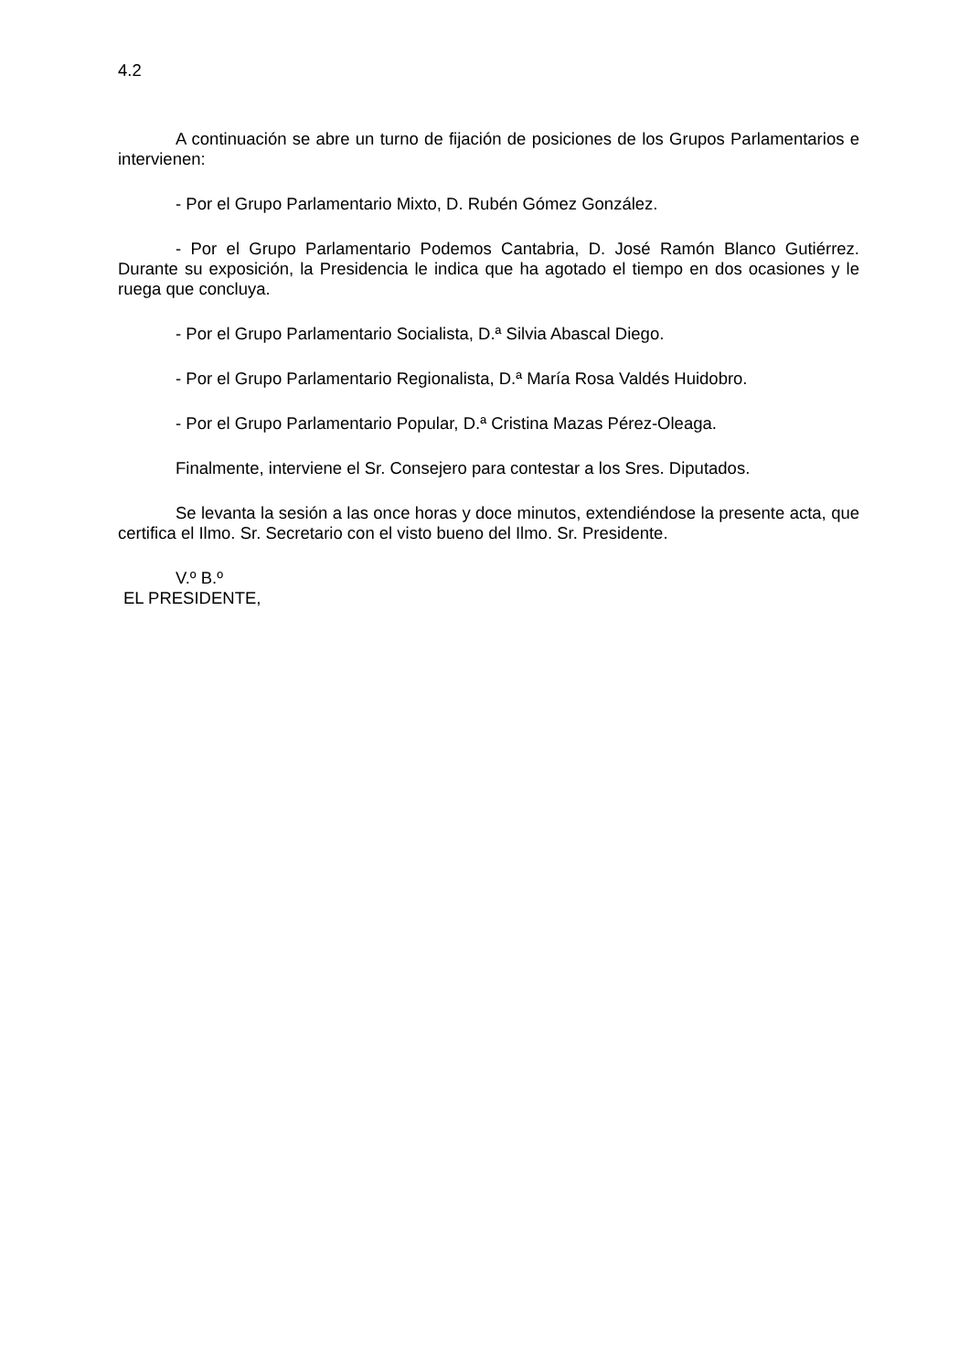4.2
A continuación se abre un turno de fijación de posiciones de los Grupos Parlamentarios e intervienen:
- Por el Grupo Parlamentario Mixto, D. Rubén Gómez González.
- Por el Grupo Parlamentario Podemos Cantabria, D. José Ramón Blanco Gutiérrez. Durante su exposición, la Presidencia le indica que ha agotado el tiempo en dos ocasiones y le ruega que concluya.
- Por el Grupo Parlamentario Socialista, D.ª Silvia Abascal Diego.
- Por el Grupo Parlamentario Regionalista, D.ª María Rosa Valdés Huidobro.
- Por el Grupo Parlamentario Popular, D.ª Cristina Mazas Pérez-Oleaga.
Finalmente, interviene el Sr. Consejero para contestar a los Sres. Diputados.
Se levanta la sesión a las once horas y doce minutos, extendiéndose la presente acta, que certifica el Ilmo. Sr. Secretario con el visto bueno del Ilmo. Sr. Presidente.
V.º B.º
EL PRESIDENTE,